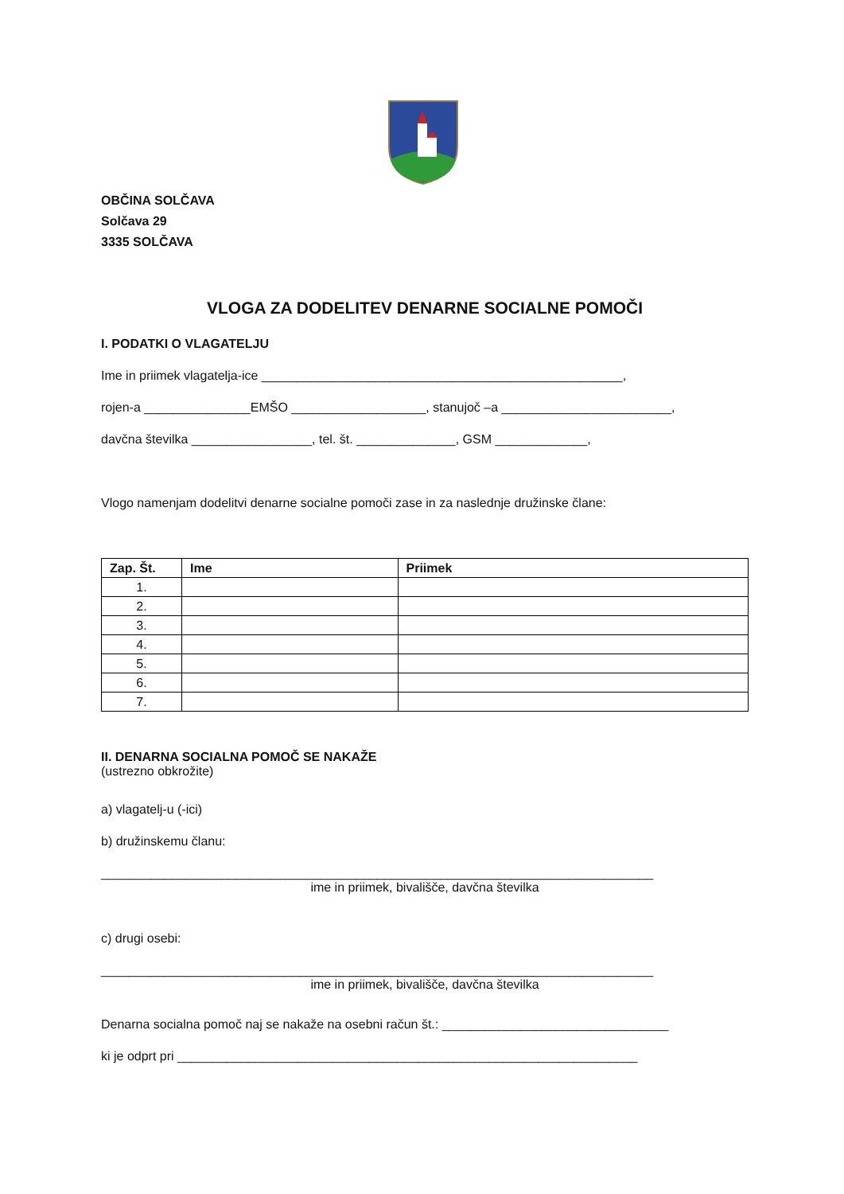OBČINA SOLČAVA
Solčava 29
3335 SOLČAVA
VLOGA ZA DODELITEV DENARNE SOCIALNE POMOČI
I. PODATKI O VLAGATELJU
Ime in priimek vlagatelja-ice ___________________________________________________,
rojen-a _______________EMŠO ___________________, stanujoč –a ________________________,
davčna številka _________________, tel. št. ______________, GSM _____________,
Vlogo namenjam dodelitvi denarne socialne pomoči zase in za naslednje družinske člane:
| Zap. Št. | Ime | Priimek |
| --- | --- | --- |
| 1. | | |
| 2. | | |
| 3. | | |
| 4. | | |
| 5. | | |
| 6. | | |
| 7. | | |
II. DENARNA SOCIALNA POMOČ SE NAKAŽE
(ustrezno obkrožite)
a) vlagatelj-u (-ici)
b) družinskemu članu:
______________________________________________________________________________
ime in priimek, bivališče, davčna številka
c) drugi osebi:
______________________________________________________________________________
ime in priimek, bivališče, davčna številka
Denarna socialna pomoč naj se nakaže na osebni račun št.: ________________________________
ki je odprt pri _________________________________________________________________